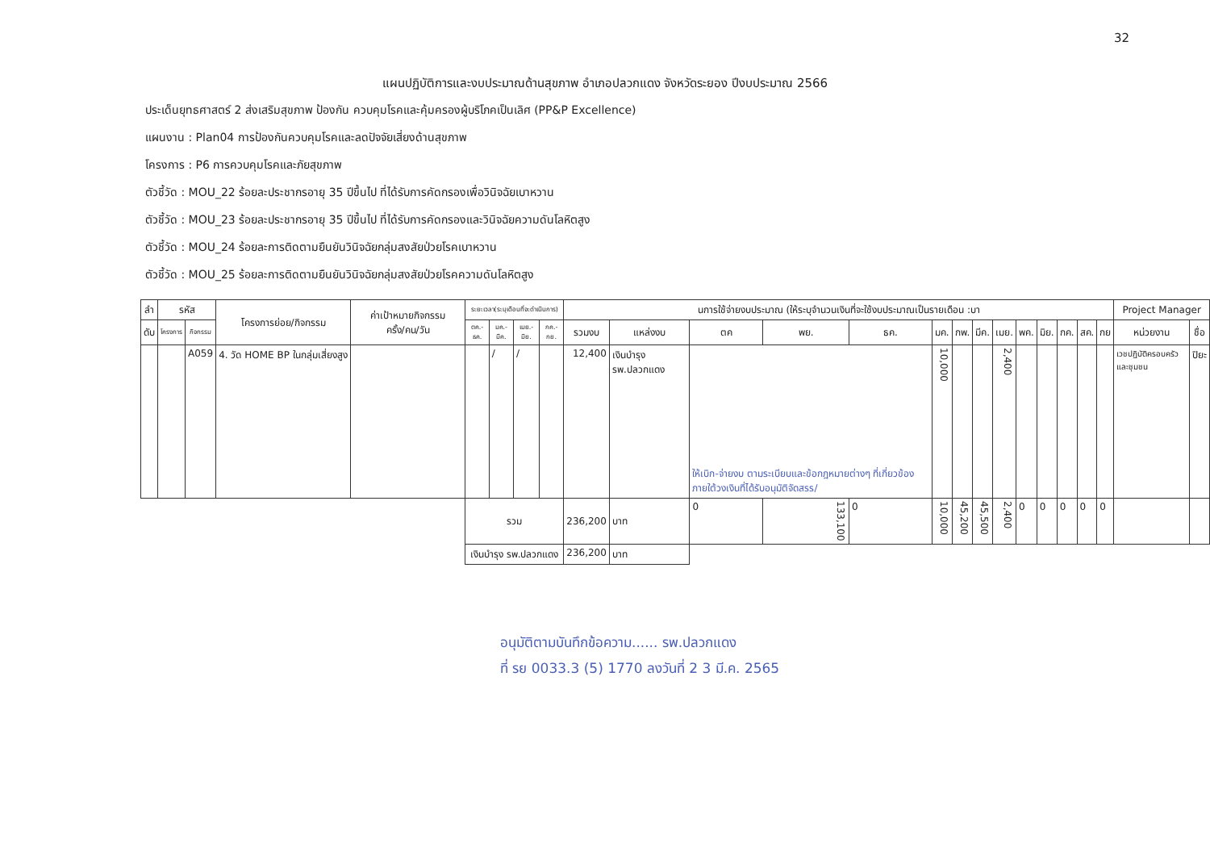32
แผนปฏิบัติการและงบประมาณด้านสุขภาพ อำเภอปลวกแดง จังหวัดระยอง ปีงบประมาณ 2566
ประเด็นยุทธศาสตร์ 2 ส่งเสริมสุขภาพ ป้องกัน ควบคุมโรคและคุ้มครองผู้บริโภคเป็นเลิศ (PP&P Excellence)
แผนงาน : Plan04 การป้องกันควบคุมโรคและลดปัจจัยเสี่ยงด้านสุขภาพ
โครงการ : P6 การควบคุมโรคและภัยสุขภาพ
ตัวชี้วัด : MOU_22 ร้อยละประชากรอายุ 35 ปีขึ้นไป ที่ได้รับการคัดกรองเพื่อวินิจฉัยเบาหวาน
ตัวชี้วัด : MOU_23 ร้อยละประชากรอายุ 35 ปีขึ้นไป ที่ได้รับการคัดกรองและวินิจฉัยความดันโลหิตสูง
ตัวชี้วัด : MOU_24 ร้อยละการติดตามยืนยันวินิจฉัยกลุ่มสงสัยป่วยโรคเบาหวาน
ตัวชี้วัด : MOU_25 ร้อยละการติดตามยืนยันวินิจฉัยกลุ่มสงสัยป่วยโรคความดันโลหิตสูง
| ลำ | รหัส | | โครงการย่อย/กิจกรรม | ค่าเป้าหมายกิจกรรม ครั้ง/คน/วัน | ระยะเวลา(ระบุเดือนที่จะดำเนินการ) | | | | นการใช้จ่ายงบประมาณ (ให้ระบุจำนวนเงินที่จะใช้งบประมาณเป็นรายเดือน :บา | | | | | | | | | | | | | | Project Manager | |
| --- | --- | --- | --- | --- | --- | --- | --- | --- | --- | --- | --- | --- | --- | --- | --- | --- | --- | --- | --- | --- | --- | --- | --- | --- |
| ดับ | โครงการ | กิจกรรม | | | ตค.-ธค. | มค.-มีค. | เมย.-มิย. | กค.-กย. | รวมงบ | แหล่งงบ | ตค | พย. | ธค. | มค. | กพ. | มีค. | เมย. | พค. | มิย. | กค. | สค. | กย | หน่วยงาน | ชื่อ |
| | | A059 | 4. วัด HOME BP ในกลุ่มเสี่ยงสูง | | | / | / | | 12,400 | เงินบำรุง รพ.ปลวกแดง | ให้เบิก-จ่ายงบ ตามระเบียบและข้อกฎหมายต่างๆ ที่เกี่ยวข้อง ภายใต้วงเงินที่ได้รับอนุมัติจัดสรร/ | | | 10,000 | | | 2,400 | | | | | | เวชปฏิบัติครอบครัวและชุมชน | ปิยะ |
| | | | | | รวม | | | | 236,200 | บาท | 0 | 133,100 | 0 | 10,000 | 45,200 | 45,500 | 2,400 | 0 | 0 | 0 | 0 | 0 | | |
| | | | | | เงินบำรุง รพ.ปลวกแดง | | | | 236,200 | บาท | | | | | | | | | | | | | | |
อนุมัติตามบันทึกข้อความ...... รพ.ปลวกแดง
ที่ รย 0033.3 (5) 1770 ลงวันที่ 2 3 มี.ค. 2565